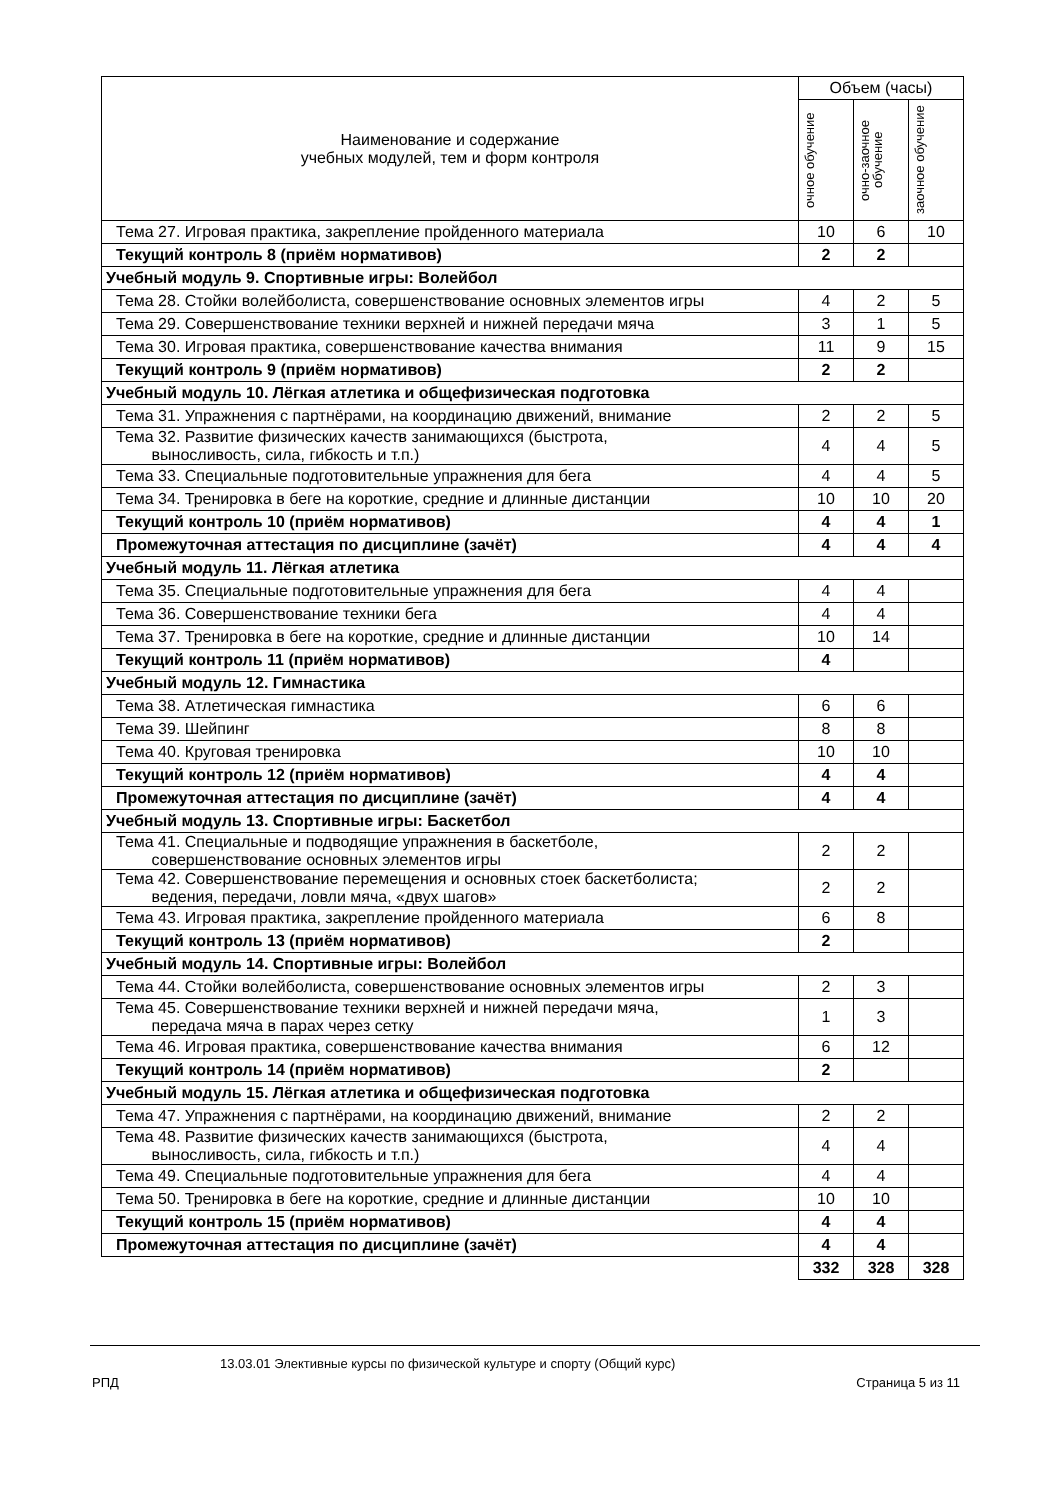| Наименование и содержание учебных модулей, тем и форм контроля | Объем (часы) | | |
| --- | --- | --- | --- |
| | очное обучение | очно-заочное обучение | заочное обучение |
| Тема 27. Игровая практика, закрепление пройденного материала | 10 | 6 | 10 |
| Текущий контроль 8 (приём нормативов) | 2 | 2 | |
| Учебный модуль 9. Спортивные игры: Волейбол | | | |
| Тема 28. Стойки волейболиста, совершенствование основных элементов игры | 4 | 2 | 5 |
| Тема 29. Совершенствование техники верхней и нижней передачи мяча | 3 | 1 | 5 |
| Тема 30. Игровая практика, совершенствование качества внимания | 11 | 9 | 15 |
| Текущий контроль 9 (приём нормативов) | 2 | 2 | |
| Учебный модуль 10. Лёгкая атлетика и общефизическая подготовка | | | |
| Тема 31. Упражнения с партнёрами, на координацию движений, внимание | 2 | 2 | 5 |
| Тема 32. Развитие физических качеств занимающихся (быстрота, выносливость, сила, гибкость и т.п.) | 4 | 4 | 5 |
| Тема 33. Специальные подготовительные упражнения для бега | 4 | 4 | 5 |
| Тема 34. Тренировка в беге на короткие, средние и длинные дистанции | 10 | 10 | 20 |
| Текущий контроль 10 (приём нормативов) | 4 | 4 | 1 |
| Промежуточная аттестация по дисциплине (зачёт) | 4 | 4 | 4 |
| Учебный модуль 11. Лёгкая атлетика | | | |
| Тема 35. Специальные подготовительные упражнения для бега | 4 | 4 | |
| Тема 36. Совершенствование техники бега | 4 | 4 | |
| Тема 37. Тренировка в беге на короткие, средние и длинные дистанции | 10 | 14 | |
| Текущий контроль 11 (приём нормативов) | 4 | | |
| Учебный модуль 12. Гимнастика | | | |
| Тема 38. Атлетическая гимнастика | 6 | 6 | |
| Тема 39. Шейпинг | 8 | 8 | |
| Тема 40. Круговая тренировка | 10 | 10 | |
| Текущий контроль 12 (приём нормативов) | 4 | 4 | |
| Промежуточная аттестация по дисциплине (зачёт) | 4 | 4 | |
| Учебный модуль 13. Спортивные игры: Баскетбол | | | |
| Тема 41. Специальные и подводящие упражнения в баскетболе, совершенствование основных элементов игры | 2 | 2 | |
| Тема 42. Совершенствование перемещения и основных стоек баскетболиста; ведения, передачи, ловли мяча, «двух шагов» | 2 | 2 | |
| Тема 43. Игровая практика, закрепление пройденного материала | 6 | 8 | |
| Текущий контроль 13 (приём нормативов) | 2 | | |
| Учебный модуль 14. Спортивные игры: Волейбол | | | |
| Тема 44. Стойки волейболиста, совершенствование основных элементов игры | 2 | 3 | |
| Тема 45. Совершенствование техники верхней и нижней передачи мяча, передача мяча в парах через сетку | 1 | 3 | |
| Тема 46. Игровая практика, совершенствование качества внимания | 6 | 12 | |
| Текущий контроль 14 (приём нормативов) | 2 | | |
| Учебный модуль 15. Лёгкая атлетика и общефизическая подготовка | | | |
| Тема 47. Упражнения с партнёрами, на координацию движений, внимание | 2 | 2 | |
| Тема 48. Развитие физических качеств занимающихся (быстрота, выносливость, сила, гибкость и т.п.) | 4 | 4 | |
| Тема 49. Специальные подготовительные упражнения для бега | 4 | 4 | |
| Тема 50. Тренировка в беге на короткие, средние и длинные дистанции | 10 | 10 | |
| Текущий контроль 15 (приём нормативов) | 4 | 4 | |
| Промежуточная аттестация по дисциплине (зачёт) | 4 | 4 | |
| | 332 | 328 | 328 |
13.03.01 Элективные курсы по физической культуре и спорту (Общий курс)
РПД Страница 5 из 11